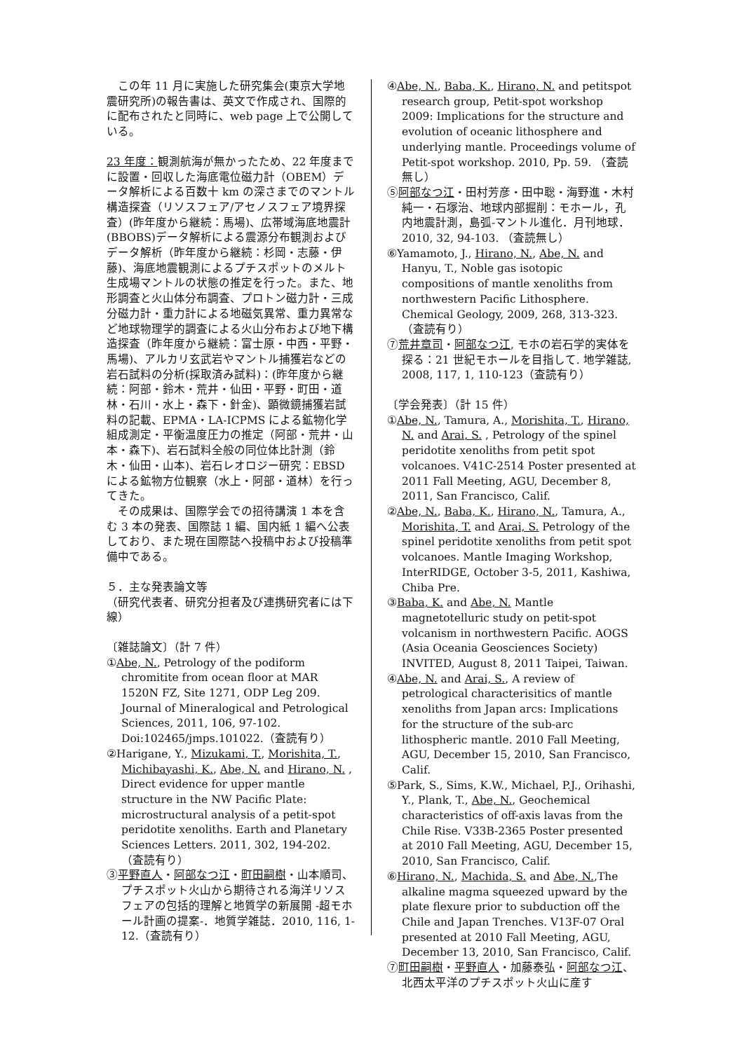この年 11 月に実施した研究集会(東京大学地震研究所)の報告書は、英文で作成され、国際的に配布されたと同時に、web page 上で公開している。
23 年度：観測航海が無かったため、22 年度までに設置・回収した海底電位磁力計（OBEM）データ解析による百数十 km の深さまでのマントル構造探査（リソスフェア/アセノスフェア境界探査）(昨年度から継続：馬場)、広帯域海底地震計(BBOBS)データ解析による震源分布観測およびデータ解析（昨年度から継続：杉岡・志藤・伊藤)、海底地震観測によるプチスポットのメルト生成場マントルの状態の推定を行った。また、地形調査と火山体分布調査、プロトン磁力計・三成分磁力計・重力計による地磁気異常、重力異常など地球物理学的調査による火山分布および地下構造探査（昨年度から継続：富士原・中西・平野・馬場)、アルカリ玄武岩やマントル捕獲岩などの岩石試料の分析(採取済み試料)：(昨年度から継続：阿部・鈴木・荒井・仙田・平野・町田・道林・石川・水上・森下・針金)、顕微鏡捕獲岩試料の記載、EPMA・LA-ICPMS による鉱物化学組成測定・平衡温度圧力の推定（阿部・荒井・山本・森下)、岩石試料全般の同位体比計測（鈴木・仙田・山本)、岩石レオロジー研究：EBSD による鉱物方位観察（水上・阿部・道林）を行ってきた。
　その成果は、国際学会での招待講演 1 本を含む 3 本の発表、国際誌 1 編、国内紙 1 編へ公表しており、また現在国際誌へ投稿中および投稿準備中である。
５．主な発表論文等
（研究代表者、研究分担者及び連携研究者には下線）
〔雑誌論文〕（計 7 件）
①Abe, N., Petrology of the podiform chromitite from ocean floor at MAR 1520N FZ, Site 1271, ODP Leg 209. Journal of Mineralogical and Petrological Sciences, 2011, 106, 97-102. Doi:102465/jmps.101022.（査読有り）
②Harigane, Y., Mizukami, T., Morishita, T., Michibayashi, K., Abe, N. and Hirano, N. , Direct evidence for upper mantle structure in the NW Pacific Plate: microstructural analysis of a petit-spot peridotite xenoliths. Earth and Planetary Sciences Letters. 2011, 302, 194-202. （査読有り）
③平野直人・阿部なつ江・町田嗣樹・山本順司、プチスポット火山から期待される海洋リソスフェアの包括的理解と地質学の新展開 -超モホール計画の提案-．地質学雑誌．2010, 116, 1-12.（査読有り）
④Abe, N., Baba, K., Hirano, N. and petitspot research group, Petit-spot workshop 2009: Implications for the structure and evolution of oceanic lithosphere and underlying mantle. Proceedings volume of Petit-spot workshop. 2010, Pp. 59. （査読無し）
⑤阿部なつ江・田村芳彦・田中聡・海野進・木村純一・石塚治、地球内部掘削：モホール，孔内地震計測，島弧-マントル進化．月刊地球．2010, 32, 94-103. （査読無し）
⑥Yamamoto, J., Hirano, N., Abe, N. and Hanyu, T., Noble gas isotopic compositions of mantle xenoliths from northwestern Pacific Lithosphere. Chemical Geology, 2009, 268, 313-323. （査読有り）
⑦荒井章司・阿部なつ江, モホの岩石学的実体を探る：21 世紀モホールを目指して. 地学雑誌, 2008, 117, 1, 110-123（査読有り）
〔学会発表〕（計 15 件）
①Abe, N., Tamura, A., Morishita, T., Hirano, N. and Arai, S. , Petrology of the spinel peridotite xenoliths from petit spot volcanoes. V41C-2514 Poster presented at 2011 Fall Meeting, AGU, December 8, 2011, San Francisco, Calif.
②Abe, N., Baba, K., Hirano, N., Tamura, A., Morishita, T. and Arai, S. Petrology of the spinel peridotite xenoliths from petit spot volcanoes. Mantle Imaging Workshop, InterRIDGE, October 3-5, 2011, Kashiwa, Chiba Pre.
③Baba, K. and Abe, N. Mantle magnetotelluric study on petit-spot volcanism in northwestern Pacific. AOGS (Asia Oceania Geosciences Society) INVITED, August 8, 2011 Taipei, Taiwan.
④Abe, N. and Arai, S., A review of petrological characterisitics of mantle xenoliths from Japan arcs: Implications for the structure of the sub-arc lithospheric mantle. 2010 Fall Meeting, AGU, December 15, 2010, San Francisco, Calif.
⑤Park, S., Sims, K.W., Michael, P.J., Orihashi, Y., Plank, T., Abe, N., Geochemical characteristics of off-axis lavas from the Chile Rise. V33B-2365 Poster presented at 2010 Fall Meeting, AGU, December 15, 2010, San Francisco, Calif.
⑥Hirano, N., Machida, S. and Abe, N.,The alkaline magma squeezed upward by the plate flexure prior to subduction off the Chile and Japan Trenches. V13F-07 Oral presented at 2010 Fall Meeting, AGU, December 13, 2010, San Francisco, Calif.
⑦町田嗣樹・平野直人・加藤泰弘・阿部なつ江、北西太平洋のプチスポット火山に産す